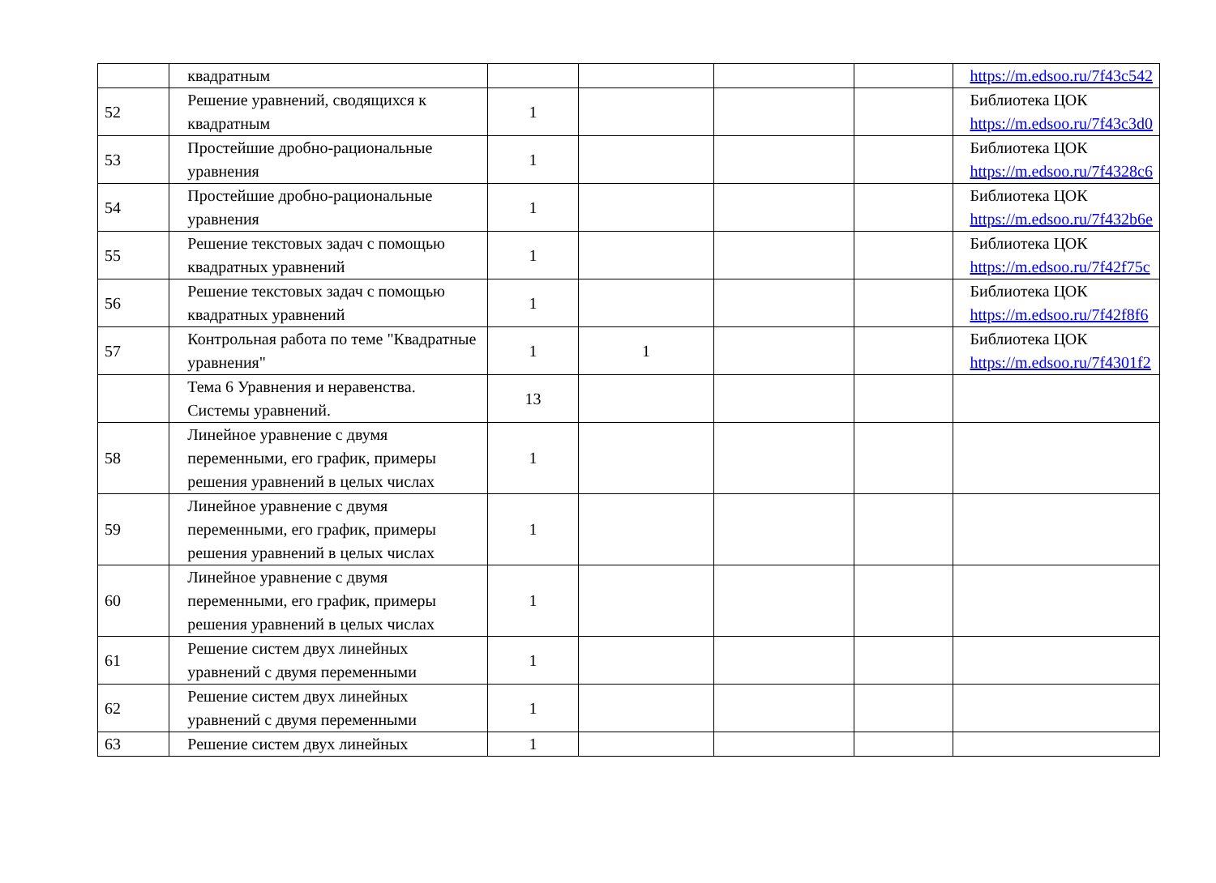| | квадратным | | | | | https://m.edsoo.ru/7f43c542 |
| 52 | Решение уравнений, сводящихся к квадратным | 1 | | | | Библиотека ЦОК https://m.edsoo.ru/7f43c3d0 |
| 53 | Простейшие дробно-рациональные уравнения | 1 | | | | Библиотека ЦОК https://m.edsoo.ru/7f4328c6 |
| 54 | Простейшие дробно-рациональные уравнения | 1 | | | | Библиотека ЦОК https://m.edsoo.ru/7f432b6e |
| 55 | Решение текстовых задач с помощью квадратных уравнений | 1 | | | | Библиотека ЦОК https://m.edsoo.ru/7f42f75c |
| 56 | Решение текстовых задач с помощью квадратных уравнений | 1 | | | | Библиотека ЦОК https://m.edsoo.ru/7f42f8f6 |
| 57 | Контрольная работа по теме "Квадратные уравнения" | 1 | 1 | | | Библиотека ЦОК https://m.edsoo.ru/7f4301f2 |
| | Тема 6 Уравнения и неравенства. Системы уравнений. | 13 | | | | |
| 58 | Линейное уравнение с двумя переменными, его график, примеры решения уравнений в целых числах | 1 | | | | |
| 59 | Линейное уравнение с двумя переменными, его график, примеры решения уравнений в целых числах | 1 | | | | |
| 60 | Линейное уравнение с двумя переменными, его график, примеры решения уравнений в целых числах | 1 | | | | |
| 61 | Решение систем двух линейных уравнений с двумя переменными | 1 | | | | |
| 62 | Решение систем двух линейных уравнений с двумя переменными | 1 | | | | |
| 63 | Решение систем двух линейных | 1 | | | | |